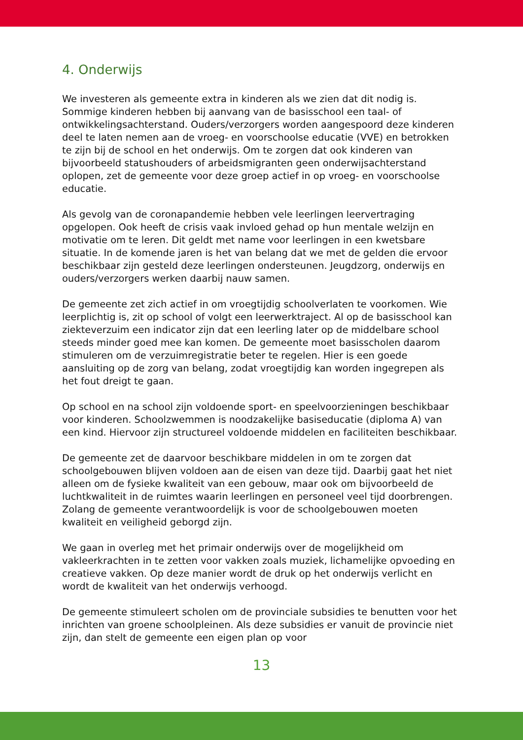4. Onderwijs
We investeren als gemeente extra in kinderen als we zien dat dit nodig is. Sommige kinderen hebben bij aanvang van de basisschool een taal- of ontwikkelingsachterstand. Ouders/verzorgers worden aangespoord deze kinderen deel te laten nemen aan de vroeg- en voorschoolse educatie (VVE) en betrokken te zijn bij de school en het onderwijs. Om te zorgen dat ook kinderen van bijvoorbeeld statushouders of arbeidsmigranten geen onderwijsachterstand oplopen, zet de gemeente voor deze groep actief in op vroeg- en voorschoolse educatie.
Als gevolg van de coronapandemie hebben vele leerlingen leervertraging opgelopen. Ook heeft de crisis vaak invloed gehad op hun mentale welzijn en motivatie om te leren. Dit geldt met name voor leerlingen in een kwetsbare situatie. In de komende jaren is het van belang dat we met de gelden die ervoor beschikbaar zijn gesteld deze leerlingen ondersteunen. Jeugdzorg, onderwijs en ouders/verzorgers werken daarbij nauw samen.
De gemeente zet zich actief in om vroegtijdig schoolverlaten te voorkomen. Wie leerplichtig is, zit op school of volgt een leerwerktraject. Al op de basisschool kan ziekteverzuim een indicator zijn dat een leerling later op de middelbare school steeds minder goed mee kan komen. De gemeente moet basisscholen daarom stimuleren om de verzuimregistratie beter te regelen. Hier is een goede aansluiting op de zorg van belang, zodat vroegtijdig kan worden ingegrepen als het fout dreigt te gaan.
Op school en na school zijn voldoende sport- en speelvoorzieningen beschikbaar voor kinderen. Schoolzwemmen is noodzakelijke basiseducatie (diploma A) van een kind. Hiervoor zijn structureel voldoende middelen en faciliteiten beschikbaar.
De gemeente zet de daarvoor beschikbare middelen in om te zorgen dat schoolgebouwen blijven voldoen aan de eisen van deze tijd. Daarbij gaat het niet alleen om de fysieke kwaliteit van een gebouw, maar ook om bijvoorbeeld de luchtkwaliteit in de ruimtes waarin leerlingen en personeel veel tijd doorbrengen. Zolang de gemeente verantwoordelijk is voor de schoolgebouwen moeten kwaliteit en veiligheid geborgd zijn.
We gaan in overleg met het primair onderwijs over de mogelijkheid om vakleerkrachten in te zetten voor vakken zoals muziek, lichamelijke opvoeding en creatieve vakken. Op deze manier wordt de druk op het onderwijs verlicht en wordt de kwaliteit van het onderwijs verhoogd.
De gemeente stimuleert scholen om de provinciale subsidies te benutten voor het inrichten van groene schoolpleinen. Als deze subsidies er vanuit de provincie niet zijn, dan stelt de gemeente een eigen plan op voor
13